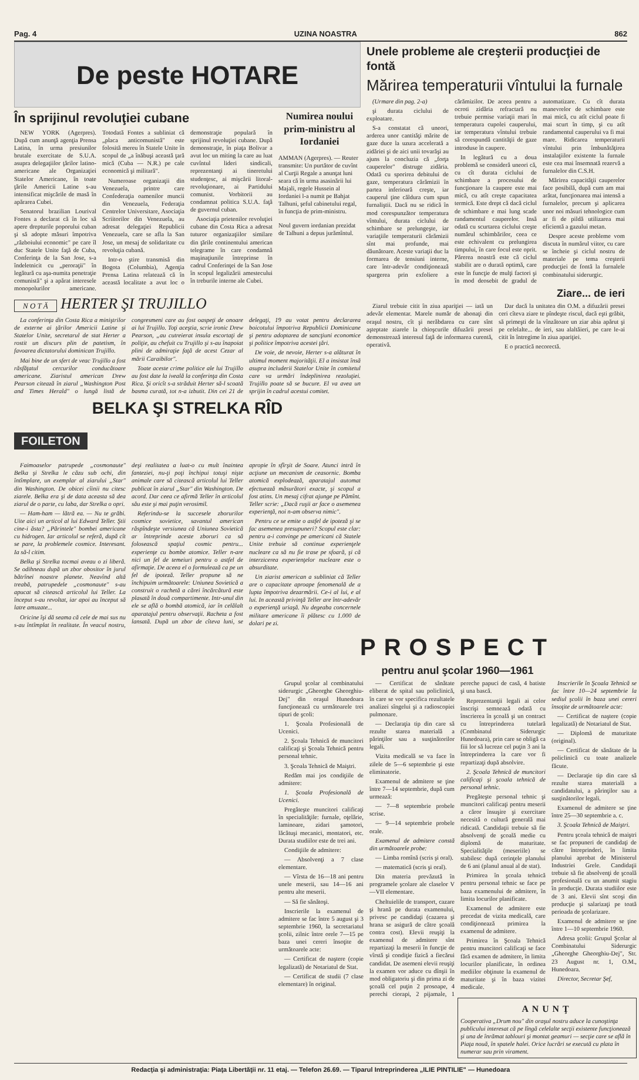Pag. 4 UZINA NOASTRA 862
De peste HOTARE
În sprijinul revoluţiei cubane
NEW YORK (Agerpres). După cum anunţă agenţia Prensa Latina, în urma presiunilor brutale exercitate de S.U.A. asupra delegaţiilor ţărilor latino-americane ale Organizaţiei Statelor Americane, în toate ţările Americii Latine s-au intensificat mişcările de masă în apărarea Cubei.
Senatorul brazilian Lourival Fontes a declarat că în loc să apere drepturile poporului cuban şi să adopte măsuri împotriva „războiului economic" pe care îl duc Statele Unite faţă de Cuba, Conferinţa de la San Jose, s-a îndeletnicit cu „peroraţii" în legătură cu aşa-numita penetraţie comunistă" şi a apărat interesele monopolurilor americane. Totodată Fontes a subliniat că „placa anticomunistă" este folosită mereu în Statele Unite în scopul de „a înăbuşi această ţară mică (Cuba — N.R.) pe cale economică şi militară".
Numeroase organizaţii din Venezuela, printre care Confederaţia oamenilor muncii din Venezuela, Federaţia Centrelor Universitare, Asociaţia Scriitorilor din Venezuela, au adresat delegaţiei Republicii Venezuela, care se afla la San Jose, un mesaj de solidaritate cu revoluţia cubană.
Intr-o ştire transmisă din Bogota (Columbia), Agenţia Prensa Latina relatează că în această localitate a avut loc o demonstraţie populară în sprijinul revoluţiei cubane. După demonstraţie, în piaţa Bolivar a avut loc un miting la care au luat cuvîntul lideri sindicali, reprezentanţi ai tineretului studenţesc, ai mişcării litoral-revoluţionare, ai Partidului comunist. Vorbitorii au condamnat politica S.U.A. faţă de guvernul cuban.
Asociaţia prietenilor revoluţiei cubane din Costa Rica a adresat tuturor organizaţiilor similare din ţările continentului american telegrame în care condamnă maşinaţiunile întreprinse în cadrul Conferinţei de la San Jose în scopul legalizării amestecului în treburile interne ale Cubei.
Numirea noului prim-ministru al Iordaniei
AMMAN (Agerpres). — Reuter transmite: Un purtător de cuvînt al Curţii Regale a anunţat luni seara că în urma asasinării lui Majali, regele Hussein al Iordaniei l-a numit pe Bahjat Talhuni, şeful cabinetului regal, în funcţia de prim-ministru.
Noul guvern iordanian prezidat de Talhuni a depus jurămîntul.
N O T Ă HERTER ŞI TRUJILLO
La conferinţa din Costa Rica a miniştrilor de externe ai ţărilor Americii Latine şi Statelor Unite, secretarul de stat Herter a rostit un discurs plin de patetism, în favoarea dictatorului dominican Trujillo.
Mai bine de un sfert de veac Trujillo a fost răsfăţatul cercurilor conducătoare americane. Ziaristul american Drew Pearson citează în ziarul „Washington Post and Times Herald" o lungă listă de congresmeni care au fost oaspeţi de onoare ai lui Trujillo. Toţi aceştia, scrie ironic Drew Pearson, „au cutreierat insula escortaţi de poliţie, au chefuit cu Trujillo şi s-au înapoiat plini de admiraţie faţă de acest Cezar al mării Caraibilor".
Toate aceste crime politice ale lui Trujillo au fost date la iveală la conferinţa din Costa Rica. Şi oricît s-a străduit Herter să-l scoată basma curată, tot n-a izbutit. Din cei 21 de delegaţi, 19 au votat pentru declararea boicotului împotriva Republicii Dominicane şi pentru adoptarea de sancţiuni economice şi politice împotriva acestei ţări.
De voie, de nevoie, Herter s-a alăturat în ultimul moment majorităţii. El a insistat însă asupra includerii Statelor Unite în comitetul care va urmări îndeplinirea rezoluţiei. Trujillo poate să se bucure. El va avea un sprijin în cadrul acestui comitet.
BELKA ŞI STRELKA RÎD
FOILETON
Faimoaselor patrupede „cosmonaute" Belka şi Strelka le căzu sub ochi, din întîmplare, un exemplar al ziarului „Star" din Washington. De obicei cîinii nu citesc ziarele. Belka era şi de data aceasta să dea ziarul de o parte, cu laba, dar Strelka o opri.
— Ham-ham — lătră ea. — Nu te grăbi. Uite aici un articol al lui Edward Teller. Ştii cine-i ăsta? „Părintele" bombei americane cu hidrogen. Iar articolul se referă, după cît se pare, la problemele cosmice. Interesant. Ia să-l citim.
Belka şi Strelka tocmai aveau o zi liberă. Se odihneau după un zbor obositor în jurul bătrînei noastre planete. Neavînd altă treabă, patrupedele „cosmonaute" s-au apucat să citească articolul lui Teller. La început s-au revoltat, iar apoi au început să latre amuzate...
Oricine îşi dă seama că cele de mai sus nu s-au întîmplat în realitate. În veacul nostru, deşi realitatea a luat-o cu mult înaintea fanteziei, nu-ţi poţi închipui totuşi nişte animale care să citească articolul lui Teller publicat în ziarul „Star" din Washington. De acord. Dar ceea ce afirmă Teller în articolul său este şi mai puţin verosimil.
Referindu-se la succesele zborurilor cosmice sovietice, savantul american răspîndeşte versiunea că Uniunea Sovietică ar întreprinde aceste zboruri ca să folosească spaţiul cosmic pentru... experienţe cu bombe atomice. Teller n-are nici un fel de temeiuri pentru o astfel de afirmaţie. De aceea el o formulează ca pe un fel de ipoteză. Teller propune să ne închipuim următoarele: Uniunea Sovietică a construit o rachetă a cărei încărcătură este plasată în două compartimente. Intr-unul din ele se află o bombă atomică, iar în celălalt aparatajul pentru observaţii. Racheta a fost lansată. După un zbor de cîteva luni, se apropie în sfîrşit de Soare. Atunci intră în acţiune un mecanism de ceasornic. Bomba atomică explodează, aparatajul automat efectuează măsurători exacte, şi scopul a fost atins. Un mesaj cifrat ajunge pe Pămînt. Teller scrie: „Dacă ruşii ar face o asemenea experienţă, noi n-am observa nimic".
Pentru ce se emite o astfel de ipoteză şi se fac asemenea presupuneri? Scopul este clar: pentru a-i convinge pe americani că Statele Unite trebuie să continue experienţele nucleare ca să nu fie trase pe sfoară, şi că interzicerea experienţelor nucleare este o absurditate.
Un ziarist american a subliniat că Teller are o capacitate aproape fenomenală de a lupta împotriva dezarmării. Ce-i al lui, e al lui. In această privinţă Teller are într-adevăr o experienţă uriaşă. Nu degeaba concernele militare americane îi plătesc cu 1.000 de dolari pe zi.
Unele probleme ale creşterii producţiei de fontă
Mărirea temperaturii vîntului la furnale
(Urmare din pag. 2-a)
şi durata ciclului de exploatare.
S-a constatat că uneori, arderea unor cantităţi mărite de gaze duce la uzura accelerată a zidăriei şi de aici unii tovarăşi au ajuns la concluzia că „forţa cauperelor" distruge zidăria. Odată cu sporirea debitului de gaze, temperatura cărămizii în partea inferioară creşte, iar cauperul ţine căldura cum spun furnaliştii. Dacă nu se ridică în mod corespunzător temperatura vîntului, durata ciclului de schimbare se prelungeşte, iar variaţiile temperaturii cărămizii sînt mai profunde, mai dăunătoare. Aceste variaţii duc la formarea de tensiuni interne, care într-adevăr condiţionează spargerea prin exfoliere a cărămizilor. De aceea pentru a ocroti zidăria refractară nu trebuie permise variaţii mari în temperatura cupolei cauperului, iar temperatura vîntului trebuie să corespundă cantităţii de gaze introduse în caupere.
In legătură cu a doua problemă se consideră uneori că, cu cît durata ciclului de schimbare a procesului de funcţionare la caupere este mai mică, cu atît creşte capacitatea termică. Este drept că dacă ciclul de schimbare e mai lung scade randamentul cauperelor. Insă odată cu scurtarea ciclului creşte numărul schimbărilor, ceea ce este echivalent cu prelungirea timpului, în care focul este oprit. Părerea noastră este că ciclul stabilit are o durată optimă, care este în funcţie de mulţi factori şi în mod deosebit de gradul de automatizare. Cu cît durata manevrelor de schimbare este mai mică, cu atît ciclul poate fi mai scurt în timp, şi cu atît randamentul cauperului va fi mai mare. Ridicarea temperaturii vîntului prin îmbunătăţirea instalaţiilor existente la furnale este cea mai însemnată rezervă a furnalelor din C.S.H.
Mărirea capacităţii cauperelor face posibilă, după cum am mai arătat, funcţionarea mai intensă a furnalelor, precum şi aplicarea unor noi măsuri tehnologice cum ar fi de pildă utilizarea mai eficientă a gazului metan.
Despre aceste probleme vom discuta în numărul viitor, cu care se încheie şi ciclul nostru de materiale pe tema creşterii producţiei de fontă la furnalele combinatului siderurgic.
Ziare... de ieri
Ziarul trebuie citit în ziua apariţiei — iată un adevăr elementar. Marele număr de abonaţi din oraşul nostru, cît şi nerăbdarea cu care sînt aşteptate ziarele la chioşcurile difuzării presei demonstrează interesul faţă de informarea curentă, operativă.
Dar dacă la unitatea din O.M. a difuzării presei ceri cîteva ziare te pîndeşte riscul, dacă eşti grăbit, să primeşti de la vînzătoare un ziar abia apărut şi pe celelalte... de ieri, sau alaltăieri, pe care le-ai citit în întregime în ziua apariţiei.
E o practică necorectă.
PROSPECT
pentru anul şcolar 1960—1961
Grupul şcolar al combinatului siderurgic „Gheorghe Gheorghiu-Dej" din oraşul Hunedoara funcţionează cu următoarele trei tipuri de şcoli:
1. Şcoala Profesională de Ucenici.
2. Şcoala Tehnică de muncitori calificaţi şi Şcoala Tehnică pentru personal tehnic.
3. Şcoala Tehnică de Maiştri.
Redăm mai jos condiţiile de admitere:
1. Şcoala Profesională de Ucenici.
Pregăteşte muncitori calificaţi în specialităţile: furnale, oţelărie, laminoare, zidari şamotori, lăcătuşi mecanici, montatori, etc. Durata studiilor este de trei ani.
Condiţiile de admitere:
— Absolvenţi a 7 clase elementare.
— Vîrsta de 16—18 ani pentru unele meserii, sau 14—16 ani pentru alte meserii.
— Să fie sănătoşi.
Inscrierile la examenul de admitere se fac între 5 august şi 3 septembrie 1960, la secretariatul şcolii, zilnic între orele 7—15 pe baza unei cereri însoţite de următoarele acte:
— Certificat de naştere (copie legalizată) de Notariatul de Stat.
— Certificat de studii (7 clase elementare) în original.
— Certificat de sănătate eliberat de spital sau policlinică, în care se vor specifica rezultatele analizei sîngelui şi a radioscopiei pulmonare.
— Declaraţia tip din care să rezulte starea materială a părinţilor sau a susţinătorilor legali.
Vizita medicală se va face în zilele de 5—6 septembrie şi este eliminatorie.
Examenul de admitere se ţine între 7—14 septembrie, după cum urmează:
— 7—8 septembrie probele scrise.
— 9—14 septembrie probele orale.
Examenul de admitere constă din următoarele probe:
— Limba romînă (scris şi oral).
— matematică (scris şi oral).
Din materia prevăzută în programele şcolare ale claselor V—VII elementare.
Cheltuielile de transport, cazare şi hrană pe durata examenului, privesc pe candidaţi (cazarea şi hrana se asigură de către şcoală contra cost). Elevii reuşiţi la examenul de admitere sînt repartizaţi la meserii în funcţie de vîrstă şi condiţie fizică a fiecărui candidat. De asemeni elevii reuşiţi la examen vor aduce cu dînşii în mod obligatoriu şi din prima zi de şcoală cel puţin 2 prosoape, 4 perechi ciorapi, 2 pijamale, 1 pereche papuci de casă, 4 batiste şi una bască.
Reprezentanţii legali ai celor înscrişi semnează odată cu înscrierea în şcoală şi un contract cu întreprinderea tutelară (Combinatul Siderurgic Hunedoara), prin care se obligă ca fiii lor să lucreze cel puţin 3 ani la întreprinderea la care vor fi repartizaţi după absolvire.
2. Şcoala Tehnică de muncitori calificaţi şi şcoala tehnică de personal tehnic.
Pregăteşte personal tehnic şi muncitori calificaţi pentru meserii a căror însuşire şi exercitare necesită o cultură generală mai ridicată. Candidaţii trebuie să fie absolvenţi de şcoală medie cu diplomă de maturitate. Specialităţile (meseriile) se stabilesc după cerinţele planului de 6 ani (planul anual al de stat).
Primirea în şcoala tehnică pentru personal tehnic se face pe baza examenului de admitere, în limita locurilor planificate.
Examenul de admitere este precedat de vizita medicală, care condiţionează primirea la examenul de admitere.
Primirea în Şcoala Tehnică pentru muncitori calificaţi se face fără examen de admitere, în limita locurilor planificate, în ordinea mediilor obţinute la examenul de maturitate şi în baza vizitei medicale.
Inscrierile în Şcoala Tehnică se fac între 10—24 septembrie la sediul şcolii în baza unei cereri însoţite de următoarele acte:
— Certificat de naştere (copie legalizată) de Notariatul de Stat.
— Diplomă de maturitate (original).
— Certificat de sănătate de la policlinică cu toate analizele făcute.
— Declaraţie tip din care să rezulte starea materială a candidatului, a părinţilor sau a susţinătorilor legali.
Examenul de admitere se ţine între 25—30 septembrie a. c.
3. Şcoala Tehnică de Maiştri.
Pentru şcoala tehnică de maiştri se fac propuneri de candidaţi de către întreprinderi, în limita planului aprobat de Ministerul Industriei Grele. Candidaţii trebuie să fie absolvenţi de şcoală profesională cu un anumit stagiu în producţie. Durata studiilor este de 3 ani. Elevii sînt scoşi din producţie şi salarizaţi pe toată perioada de şcolarizare.
Examenul de admitere se ţine între 1—10 septembrie 1960.
Adresa şcolii: Grupul Şcolar al Combinatului Siderurgic „Gheorghe Gheorghiu-Dej", Str. 23 August nr. 1, O.M., Hunedoara.
Director, Secretar Şef,
ANUNŢ
Cooperativa „Drum nou" din oraşul nostru aduce la cunoştinţa publicului interesat că pe lîngă celelalte secţii existente funcţionează şi una de înrămat tablouri şi montat geamuri — secţie care se află în Piaţa nouă, în spatele halei. Orice lucrări se execută cu plata în numerar sau prin virament.
Redacţia şi administraţia: Piaţa Libertăţii nr. 11 etaj. — Telefon 26.69. — Tiparul Intreprinderea „ILIE PINTILIE" — Hunedoara